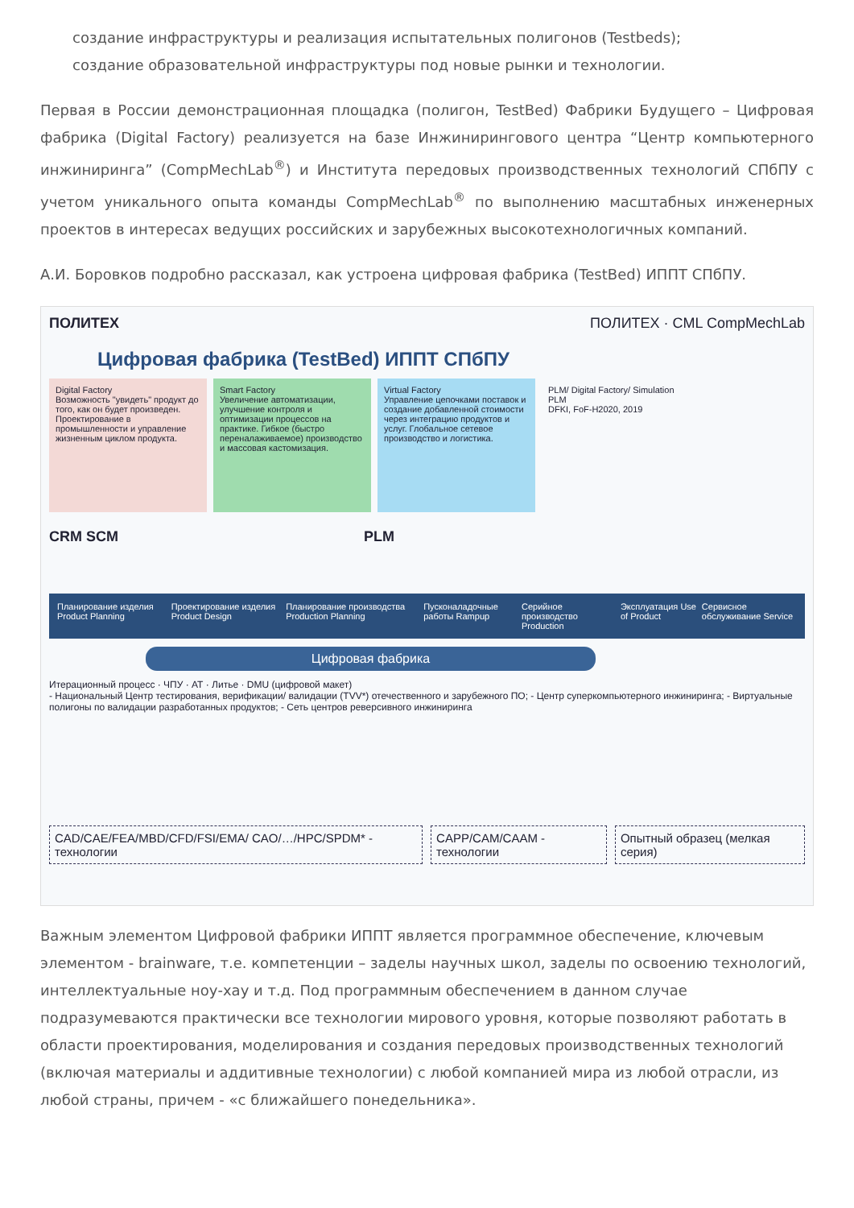создание инфраструктуры и реализация испытательных полигонов (Testbeds);
создание образовательной инфраструктуры под новые рынки и технологии.
Первая в России демонстрационная площадка (полигон, TestBed) Фабрики Будущего – Цифровая фабрика (Digital Factory) реализуется на базе Инжинирингового центра “Центр компьютерного инжиниринга” (CompMechLab<sup>®</sup>) и Института передовых производственных технологий СПбПУ с учетом уникального опыта команды CompMechLab<sup>®</sup> по выполнению масштабных инженерных проектов в интересах ведущих российских и зарубежных высокотехнологичных компаний.
А.И. Боровков подробно рассказал, как устроена цифровая фабрика (TestBed) ИППТ СПбПУ.
ПОЛИТЕХ ПОЛИТЕХ · CML CompMechLab
Цифровая фабрика (TestBed) ИППТ СПбПУ
Digital Factory
Возможность "увидеть" продукт до того, как он будет произведен. Проектирование в промышленности и управление жизненным циклом продукта.
Smart Factory
Увеличение автоматизации, улучшение контроля и оптимизации процессов на практике. Гибкое (быстро переналаживаемое) производство и массовая кастомизация.
Virtual Factory
Управление цепочками поставок и создание добавленной стоимости через интеграцию продуктов и услуг. Глобальное сетевое производство и логистика.
PLM/ Digital Factory/ Simulation
PLM
DFKI, FoF-H2020, 2019
CRM SCM PLM
Планирование изделия Product Planning Проектирование изделия Product Design Планирование производства Production Planning Пусконаладочные работы Rampup Серийное производство Production Эксплуатация Use of Product Сервисное обслуживание Service
Цифровая фабрика
Итерационный процесс · ЧПУ · АТ · Литье · DMU (цифровой макет)
- Национальный Центр тестирования, верификации/ валидации (TVV*) отечественного и зарубежного ПО; - Центр суперкомпьютерного инжиниринга; - Виртуальные полигоны по валидации разработанных продуктов; - Сеть центров реверсивного инжиниринга
CAD/CAE/FEA/MBD/CFD/FSI/EMA/ CAO/…/HPC/SPDM* - технологии
CAPP/CAM/CAAM - технологии Опытный образец (мелкая серия)
Важным элементом Цифровой фабрики ИППТ является программное обеспечение, ключевым элементом - brainware, т.е. компетенции – заделы научных школ, заделы по освоению технологий, интеллектуальные ноу-хау и т.д. Под программным обеспечением в данном случае подразумеваются практически все технологии мирового уровня, которые позволяют работать в области проектирования, моделирования и создания передовых производственных технологий (включая материалы и аддитивные технологии) с любой компанией мира из любой отрасли, из любой страны, причем - «с ближайшего понедельника».